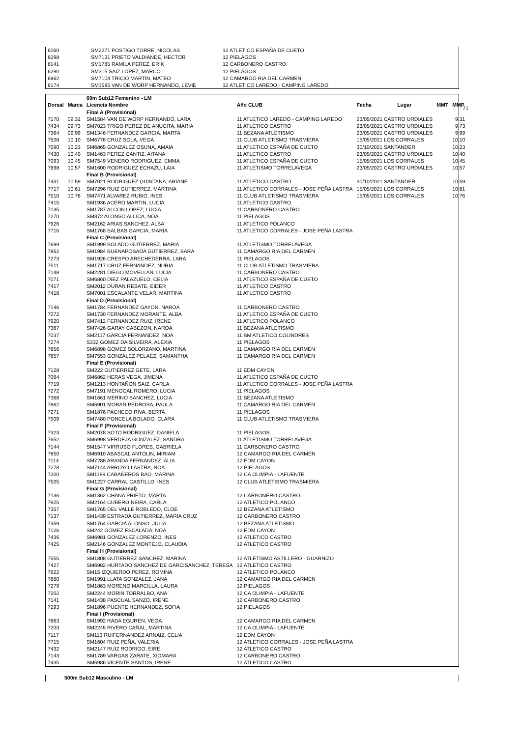| 6060 | SM2271 POSTIGO TORRE, NICOLAS | 12 ATLETICO ESPAÑA DE CUETO |
| 6298 | SM7131 PRIETO VALDIANDE, HECTOR | 12 PIELAGOS |
| 6141 | SM1785 RAMILA PEREZ, ERIK | 12 CARBONERO CASTRO |
| 6290 | SM315 SAIZ LOPEZ, MARCO | 12 PIELAGOS |
| 6862 | SM7104 TRICIO MARTIN, MATEO | 12 CAMARGO RIA DEL CARMEN |
| 6174 | SM1585 VAN DE WORP HERNANDO, LEVIE | 12 ATLETICO LAREDO - CAMPING LAREDO |
71
| | | 60m Sub12 Femenino - LM | | | | | |
| Dorsal | Marca | Licencia Nombre | Año CLUB | Fecha | Lugar | MMT | MMP |
| | | Final A (Provisional) | | | | | |
| 7170 | 09.31 | SM1584 VAN DE WORP HERNANDO, LARA | 11 ATLETICO LAREDO - CAMPING LAREDO | 23/05/2021 CASTRO URDIALES | | | 9.31 |
| 7434 | 09.73 | SM7023 TRIGO PEREZ DE ANUCITA, MARIA | 11 ATLETICO CASTRO | 23/05/2021 CASTRO URDIALES | | | 9.73 |
| 7364 | 09.99 | SM1346 FERNANDEZ GARCIA, MARTA | 11 BEZANA ATLETISMO | 23/05/2021 CASTRO URDIALES | | | 9.99 |
| 7508 | 10.10 | SM6778 CRUZ SOLA, VEGA | 11 CLUB ATLETISMO TRASMIERA | 15/05/2021 LOS CORRALES | | | 10.10 |
| 7090 | 10.23 | SM6865 GONZALEZ OSUNA, AMAIA | 11 ATLETICO ESPAÑA DE CUETO | 30/10/2021 SANTANDER | | | 10.23 |
| 7430 | 10.40 | SM1463 PEREZ CANTIZ, AITANA | 11 ATLETICO CASTRO | 23/05/2021 CASTRO URDIALES | | | 10.40 |
| 7093 | 10.45 | SM7549 VENERO RODRIGUEZ, EMMA | 11 ATLETICO ESPAÑA DE CUETO | 15/05/2021 LOS CORRALES | | | 10.45 |
| 7698 | 10.57 | SM1600 RODRIGUEZ ECHAZU, LAIA | 11 ATLETISMO TORRELAVEGA | 23/05/2021 CASTRO URDIALES | | | 10.57 |
| | | Final B (Provisional) | | | | | |
| 7431 | 10.59 | SM7021 RODRIGUEZ QUINTANA, ARIANE | 11 ATLETICO CASTRO | 30/10/2021 SANTANDER | | | 10.59 |
| 7717 | 10.61 | SM7296 RUIZ GUTIERREZ, MARTINA | 11 ATLETICO CORRALES - JOSE PEÑA LASTRA | 15/05/2021 LOS CORRALES | | | 10.61 |
| 7510 | 10.76 | SM7471 ALVAREZ RUBIO, INES | 11 CLUB ATLETISMO TRASMIERA | 15/05/2021 LOS CORRALES | | | 10.76 |
| 7415 | | SM1936 ACERO MARTIN, LUCIA | 11 ATLETICO CASTRO | | | | |
| 7135 | | SM1787 ALCON LOPEZ, LUCIA | 11 CARBONERO CASTRO | | | | |
| 7270 | | SM372 ALONSO ALLICA, NOA | 11 PIELAGOS | | | | |
| 7926 | | SM2162 ARIAS SANCHEZ, ALBA | 11 ATLETICO POLANCO | | | | |
| 7716 | | SM1768 BALBAS GARCIA, MARIA | 11 ATLETICO CORRALES - JOSE PEÑA LASTRA | | | | |
| | | Final C (Provisional) | | | | | |
| 7699 | | SM1999 BOLADO GUTIERREZ, MARIA | 11 ATLETISMO TORRELAVEGA | | | | |
| 7852 | | SM1984 BUENAPOSADA GUTIERREZ, SARA | 11 CAMARGO RIA DEL CARMEN | | | | |
| 7273 | | SM1926 CRESPO ARECHEDERRA, LARA | 11 PIELAGOS | | | | |
| 7511 | | SM1717 CRUZ FERNANDEZ, NURIA | 11 CLUB ATLETISMO TRASMIERA | | | | |
| 7148 | | SM2281 DIEGO MOVELLAN, LUCIA | 11 CARBONERO CASTRO | | | | |
| 7071 | | SM6860 DIEZ PALAZUELO, CELIA | 11 ATLETICO ESPAÑA DE CUETO | | | | |
| 7417 | | SM2012 DURAN REBATE, EIDER | 11 ATLETICO CASTRO | | | | |
| 7418 | | SM7001 ESCALANTE VELAR, MARTINA | 11 ATLETICO CASTRO | | | | |
| | | Final D (Provisional) | | | | | |
| 7146 | | SM1784 FERNANDEZ GAYON, NAROA | 11 CARBONERO CASTRO | | | | |
| 7072 | | SM1730 FERNANDEZ MORANTE, ALBA | 11 ATLETICO ESPAÑA DE CUETO | | | | |
| 7920 | | SM7412 FERNANDEZ RUIZ, IRENE | 11 ATLETICO POLANCO | | | | |
| 7367 | | SM7426 GARAY CABEZON, NAROA | 11 BEZANA ATLETISMO | | | | |
| 7037 | | SM2117 GARCIA FERNANDEZ, NOA | 11 BM ATLETICO COLINDRES | | | | |
| 7274 | | S332 GOMEZ DA SILVEIRA, ALEXIA | 11 PIELAGOS | | | | |
| 7856 | | SM6898 GOMEZ SOLORZANO, MARTINA | 11 CAMARGO RIA DEL CARMEN | | | | |
| 7857 | | SM7553 GONZALEZ PELAEZ, SAMANTHA | 11 CAMARGO RIA DEL CARMEN | | | | |
| | | Final E (Provisional) | | | | | |
| 7128 | | SM222 GUTIERREZ GETE, LARA | 11 EDM CAYON | | | | |
| 7064 | | SM6862 HERAS VEGA, JIMENA | 11 ATLETICO ESPAÑA DE CUETO | | | | |
| 7719 | | SM1213 HONTAÑON SAIZ, CARLA | 11 ATLETICO CORRALES - JOSE PEÑA LASTRA | | | | |
| 7272 | | SM7191 MENOCAL ROMERO, LUCIA | 11 PIELAGOS | | | | |
| 7368 | | SM1661 MERINO SANCHEZ, LUCIA | 11 BEZANA ATLETISMO | | | | |
| 7862 | | SM6901 MORAN PEDROSA, PAULA | 11 CAMARGO RIA DEL CARMEN | | | | |
| 7271 | | SM1876 PACHECO RIVA, BERTA | 11 PIELAGOS | | | | |
| 7509 | | SM7480 PONCELA BOLADO, CLARA | 11 CLUB ATLETISMO TRASMIERA | | | | |
| | | Final F (Provisional) | | | | | |
| 7323 | | SM2078 SOTO RODRIGUEZ, DANIELA | 11 PIELAGOS | | | | |
| 7652 | | SM6998 VERDEJA GONZALEZ, SANDRA | 11 ATLETISMO TORRELAVEGA | | | | |
| 7144 | | SM1547 VIRRUSO FLORES, GABRIELA | 11 CARBONERO CASTRO | | | | |
| 7850 | | SM6910 ABASCAL ANTOLIN, MIRIAM | 12 CAMARGO RIA DEL CARMEN | | | | |
| 7114 | | SM7288 ARANDA FERNANDEZ, ALIA | 12 EDM CAYON | | | | |
| 7278 | | SM7144 ARROYO LASTRA, NOA | 12 PIELAGOS | | | | |
| 7200 | | SM1199 CABAÑEROS BAO, MARINA | 12 CA OLIMPIA - LAFUENTE | | | | |
| 7505 | | SM1227 CARRAL CASTILLO, INES | 12 CLUB ATLETISMO TRASMIERA | | | | |
| | | Final G (Provisional) | | | | | |
| 7136 | | SM1362 CHANA PRIETO, MARTA | 12 CARBONERO CASTRO | | | | |
| 7925 | | SM2164 CUBERO NEIRA, CARLA | 12 ATLETICO POLANCO | | | | |
| 7357 | | SM1765 DEL VALLE ROBLEDO, CLOE | 12 BEZANA ATLETISMO | | | | |
| 7137 | | SM1439 ESTRADA GUTIERREZ, MARIA CRUZ | 12 CARBONERO CASTRO | | | | |
| 7359 | | SM1764 GARCIA ALONSO, JULIA | 12 BEZANA ATLETISMO | | | | |
| 7126 | | SM242 GOMEZ ESCALADA, NOA | 12 EDM CAYON | | | | |
| 7436 | | SM6981 GONZALEZ LORENZO, INES | 12 ATLETICO CASTRO | | | | |
| 7425 | | SM2146 GONZALEZ MONTEJO, CLAUDIA | 12 ATLETICO CASTRO | | | | |
| | | Final H (Provisional) | | | | | |
| 7555 | | SM1808 GUTIERREZ SANCHEZ, MARINA | 12 ATLETISMO ASTILLERO - GUARNIZO | | | | |
| 7427 | | SM6982 HURTADO SANCHEZ DE GARCISANCHEZ, TERESA | 12 ATLETICO CASTRO | | | | |
| 7922 | | SM15 IZQUIERDO PEREZ, ROMINA | 12 ATLETICO POLANCO | | | | |
| 7860 | | SM1991 LLATA GONZALEZ, JANA | 12 CAMARGO RIA DEL CARMEN | | | | |
| 7279 | | SM1863 MORENO MARCILLA, LAURA | 12 PIELAGOS | | | | |
| 7202 | | SM2244 MORIN TORRALBO, ANA | 12 CA OLIMPIA - LAFUENTE | | | | |
| 7141 | | SM1438 PASCUAL SANZO, IRENE | 12 CARBONERO CASTRO | | | | |
| 7293 | | SM1896 PUENTE HERNANDEZ, SOFIA | 12 PIELAGOS | | | | |
| | | Final I (Provisional) | | | | | |
| 7863 | | SM1992 RADA EGUREN, VEGA | 12 CAMARGO RIA DEL CARMEN | | | | |
| 7203 | | SM2245 RIVERO CAÑAL, MARTINA | 12 CA OLIMPIA - LAFUENTE | | | | |
| 7117 | | SM113 RUIFERNANDEZ ARNAIZ, CELIA | 12 EDM CAYON | | | | |
| 7715 | | SM1604 RUIZ PEÑA, VALERIA | 12 ATLETICO CORRALES - JOSE PEÑA LASTRA | | | | |
| 7432 | | SM2147 RUIZ RODRIGO, EIRE | 12 ATLETICO CASTRO | | | | |
| 7143 | | SM1789 VARGAS ZARATE, XIOMARA | 12 CARBONERO CASTRO | | | | |
| 7435 | | SM6986 VICENTE SANTOS, IRENE | 12 ATLETICO CASTRO | | | | |
500m Sub12 Masculino - LM